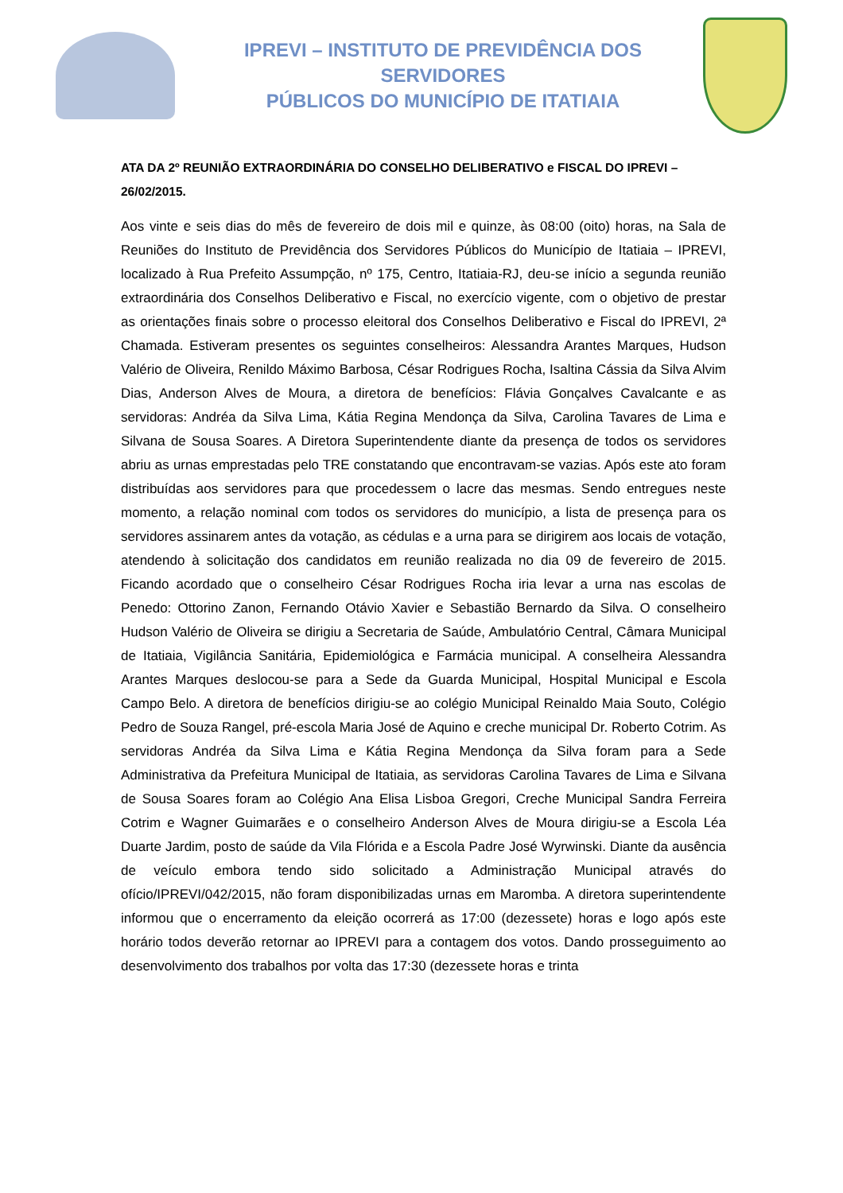IPREVI – INSTITUTO DE PREVIDÊNCIA DOS SERVIDORES
PÚBLICOS DO MUNICÍPIO DE ITATIAIA
ATA DA 2º REUNIÃO EXTRAORDINÁRIA DO CONSELHO DELIBERATIVO e FISCAL DO IPREVI – 26/02/2015.
Aos vinte e seis dias do mês de fevereiro de dois mil e quinze, às 08:00 (oito) horas, na Sala de Reuniões do Instituto de Previdência dos Servidores Públicos do Município de Itatiaia – IPREVI, localizado à Rua Prefeito Assumpção, nº 175, Centro, Itatiaia-RJ, deu-se início a segunda reunião extraordinária dos Conselhos Deliberativo e Fiscal, no exercício vigente, com o objetivo de prestar as orientações finais sobre o processo eleitoral dos Conselhos Deliberativo e Fiscal do IPREVI, 2ª Chamada. Estiveram presentes os seguintes conselheiros: Alessandra Arantes Marques, Hudson Valério de Oliveira, Renildo Máximo Barbosa, César Rodrigues Rocha, Isaltina Cássia da Silva Alvim Dias, Anderson Alves de Moura, a diretora de benefícios: Flávia Gonçalves Cavalcante e as servidoras: Andréa da Silva Lima, Kátia Regina Mendonça da Silva, Carolina Tavares de Lima e Silvana de Sousa Soares. A Diretora Superintendente diante da presença de todos os servidores abriu as urnas emprestadas pelo TRE constatando que encontravam-se vazias. Após este ato foram distribuídas aos servidores para que procedessem o lacre das mesmas. Sendo entregues neste momento, a relação nominal com todos os servidores do município, a lista de presença para os servidores assinarem antes da votação, as cédulas e a urna para se dirigirem aos locais de votação, atendendo à solicitação dos candidatos em reunião realizada no dia 09 de fevereiro de 2015. Ficando acordado que o conselheiro César Rodrigues Rocha iria levar a urna nas escolas de Penedo: Ottorino Zanon, Fernando Otávio Xavier e Sebastião Bernardo da Silva. O conselheiro Hudson Valério de Oliveira se dirigiu a Secretaria de Saúde, Ambulatório Central, Câmara Municipal de Itatiaia, Vigilância Sanitária, Epidemiológica e Farmácia municipal. A conselheira Alessandra Arantes Marques deslocou-se para a Sede da Guarda Municipal, Hospital Municipal e Escola Campo Belo. A diretora de benefícios dirigiu-se ao colégio Municipal Reinaldo Maia Souto, Colégio Pedro de Souza Rangel, pré-escola Maria José de Aquino e creche municipal Dr. Roberto Cotrim. As servidoras Andréa da Silva Lima e Kátia Regina Mendonça da Silva foram para a Sede Administrativa da Prefeitura Municipal de Itatiaia, as servidoras Carolina Tavares de Lima e Silvana de Sousa Soares foram ao Colégio Ana Elisa Lisboa Gregori, Creche Municipal Sandra Ferreira Cotrim e Wagner Guimarães e o conselheiro Anderson Alves de Moura dirigiu-se a Escola Léa Duarte Jardim, posto de saúde da Vila Flórida e a Escola Padre José Wyrwinski. Diante da ausência de veículo embora tendo sido solicitado a Administração Municipal através do ofício/IPREVI/042/2015, não foram disponibilizadas urnas em Maromba. A diretora superintendente informou que o encerramento da eleição ocorrerá as 17:00 (dezessete) horas e logo após este horário todos deverão retornar ao IPREVI para a contagem dos votos. Dando prosseguimento ao desenvolvimento dos trabalhos por volta das 17:30 (dezessete horas e trinta